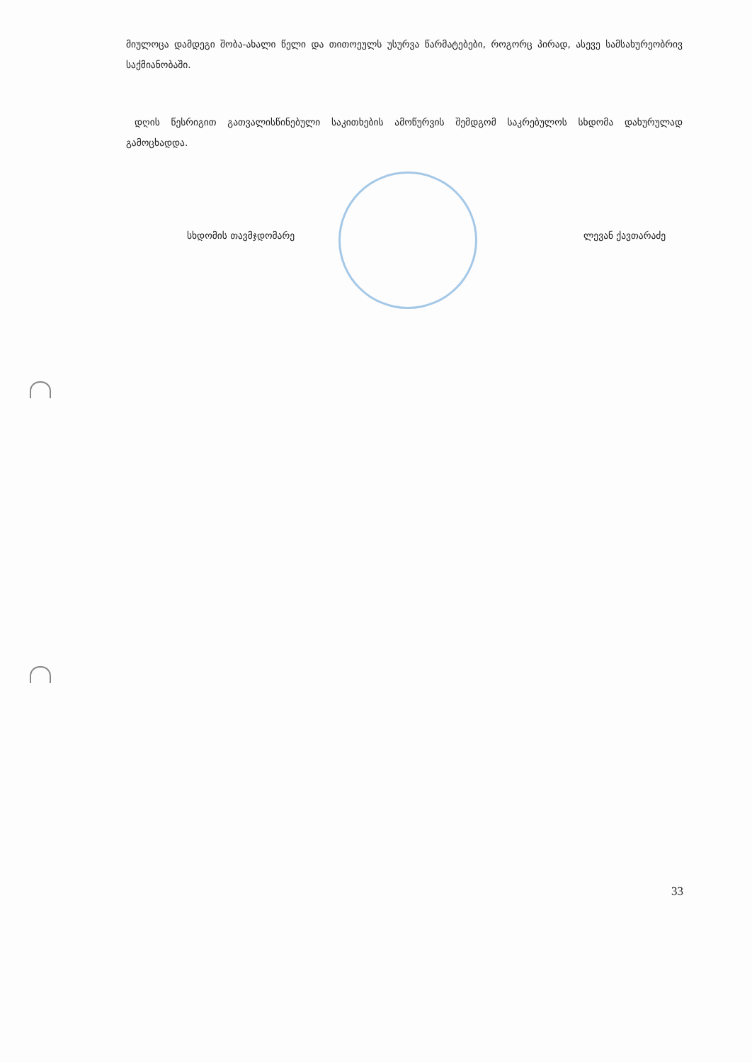მიულოცა დამდეგი შობა-ახალი წელი და თითოეულს უსურვა წარმატებები, როგორც პირად, ასევე სამსახურეობრივ საქმიანობაში.
დღის წესრიგით გათვალისწინებული საკითხების ამოწურვის შემდგომ საკრებულოს სხდომა დახურულად გამოცხადდა.
სხდომის თავმჯდომარე ლევან ქავთარაძე
33